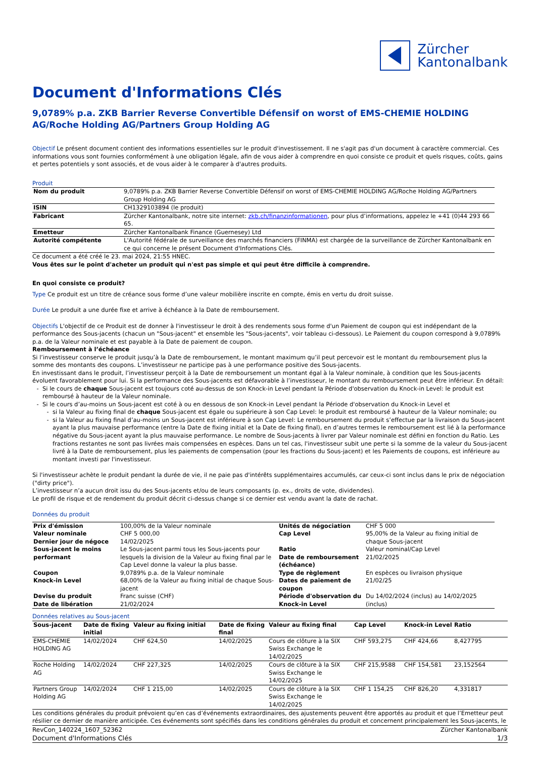Zürcher
Kantonalbank
Document d'Informations Clés
9,0789% p.a. ZKB Barrier Reverse Convertible Défensif on worst of EMS-CHEMIE HOLDING AG/Roche Holding AG/Partners Group Holding AG
Objectif Le présent document contient des informations essentielles sur le produit d'investissement. Il ne s'agit pas d'un document à caractère commercial. Ces informations vous sont fournies conformément à une obligation légale, afin de vous aider à comprendre en quoi consiste ce produit et quels risques, coûts, gains et pertes potentiels y sont associés, et de vous aider à le comparer à d'autres produits.
Produit
| Nom du produit | 9,0789% p.a. ZKB Barrier Reverse Convertible Défensif on worst of EMS-CHEMIE HOLDING AG/Roche Holding AG/Partners Group Holding AG |
| ISIN | CH1329103894 (le produit) |
| Fabricant | Zürcher Kantonalbank, notre site internet: zkb.ch/finanzinformationen , pour plus d’informations, appelez le +41 (0)44 293 66 65. |
| Emetteur | Zürcher Kantonalbank Finance (Guernesey) Ltd |
| Autorité compétente | L'Autorité fédérale de surveillance des marchés financiers (FINMA) est chargée de la surveillance de Zürcher Kantonalbank en ce qui concerne le présent Document d'Informations Clés. |
Ce document a été créé le 23. mai 2024, 21:55 HNEC.
Vous êtes sur le point d'acheter un produit qui n'est pas simple et qui peut être difficile à comprendre.
En quoi consiste ce produit?
Type Ce produit est un titre de créance sous forme d’une valeur mobilière inscrite en compte, émis en vertu du droit suisse.
Durée Le produit a une durée fixe et arrive à échéance à la Date de remboursement.
Objectifs L'objectif de ce Produit est de donner à l'investisseur le droit à des rendements sous forme d'un Paiement de coupon qui est indépendant de la performance des Sous-jacents (chacun un "Sous-jacent" et ensemble les "Sous-jacents", voir tableau ci-dessous). Le Paiement du coupon correspond à 9,0789% p.a. de la Valeur nominale et est payable à la Date de paiement de coupon.
Remboursement à l’échéance
Si l’investisseur conserve le produit jusqu’à la Date de remboursement, le montant maximum qu’il peut percevoir est le montant du remboursement plus la somme des montants des coupons. L’investisseur ne participe pas à une performance positive des Sous-jacents.
En investissant dans le produit, l’investisseur perçoit à la Date de remboursement un montant égal à la Valeur nominale, à condition que les Sous-jacents évoluent favorablement pour lui. Si la performance des Sous-jacents est défavorable à l’investisseur, le montant du remboursement peut être inférieur. En détail:
Si le cours de chaque Sous-jacent est toujours coté au-dessus de son Knock-in Level pendant la Période d'observation du Knock-in Level: le produit est remboursé à hauteur de la Valeur nominale.
Si le cours d’au-moins un Sous-jacent est coté à ou en dessous de son Knock-in Level pendant la Période d'observation du Knock-in Level et
si la Valeur au fixing final de chaque Sous-jacent est égale ou supérieure à son Cap Level: le produit est remboursé à hauteur de la Valeur nominale; ou
si la Valeur au fixing final d’au-moins un Sous-jacent est inférieure à son Cap Level: Le remboursement du produit s’effectue par la livraison du Sous-jacent ayant la plus mauvaise performance (entre la Date de fixing initial et la Date de fixing final), en d’autres termes le remboursement est lié à la performance négative du Sous-jacent ayant la plus mauvaise performance. Le nombre de Sous-jacents à livrer par Valeur nominale est défini en fonction du Ratio. Les fractions restantes ne sont pas livrées mais compensées en espèces. Dans un tel cas, l'investisseur subit une perte si la somme de la valeur du Sous-jacent livré à la Date de remboursement, plus les paiements de compensation (pour les fractions du Sous-jacent) et les Paiements de coupons, est inférieure au montant investi par l'investisseur.
Si l'investisseur achète le produit pendant la durée de vie, il ne paie pas d'intérêts supplémentaires accumulés, car ceux-ci sont inclus dans le prix de négociation ("dirty price").
L’investisseur n’a aucun droit issu du des Sous-jacents et/ou de leurs composants (p. ex., droits de vote, dividendes).
Le profil de risque et de rendement du produit décrit ci-dessus change si ce dernier est vendu avant la date de rachat.
Données du produit
| Prix d'émission | 100,00% de la Valeur nominale | Unités de négociation | CHF 5 000 |
| Valeur nominale | CHF 5 000,00 | Cap Level | 95,00% de la Valeur au fixing initial de chaque Sous-jacent |
| Dernier jour de négoce | 14/02/2025 | | |
| Sous-jacent le moins performant | Le Sous-jacent parmi tous les Sous-jacents pour lesquels la division de la Valeur au fixing final par le Cap Level donne la valeur la plus basse. | Ratio Date de remboursement (échéance) | Valeur nominal/Cap Level 21/02/2025 |
| Coupon | 9,0789% p.a. de la Valeur nominale | Type de règlement | En espèces ou livraison physique |
| Knock-in Level | 68,00% de la Valeur au fixing initial de chaque Sous-jacent | Dates de paiement de coupon | 21/02/25 |
| Devise du produit Date de libération | Franc suisse (CHF) 21/02/2024 | Période d'observation du Knock-in Level | Du 14/02/2024 (inclus) au 14/02/2025 (inclus) |
Données relatives au Sous-jacent
| Sous-jacent | Date de fixing initial | Valeur au fixing initial | Date de fixing final | Valeur au fixing final | Cap Level | Knock-in Level | Ratio |
| --- | --- | --- | --- | --- | --- | --- | --- |
| EMS-CHEMIE HOLDING AG | 14/02/2024 | CHF 624,50 | 14/02/2025 | Cours de clôture à la SIX Swiss Exchange le 14/02/2025 | CHF 593,275 | CHF 424,66 | 8,427795 |
| Roche Holding AG | 14/02/2024 | CHF 227,325 | 14/02/2025 | Cours de clôture à la SIX Swiss Exchange le 14/02/2025 | CHF 215,9588 | CHF 154,581 | 23,152564 |
| Partners Group Holding AG | 14/02/2024 | CHF 1 215,00 | 14/02/2025 | Cours de clôture à la SIX Swiss Exchange le 14/02/2025 | CHF 1 154,25 | CHF 826,20 | 4,331817 |
Les conditions générales du produit prévoient qu’en cas d’événements extraordinaires, des ajustements peuvent être apportés au produit et que l’Emetteur peut résilier ce dernier de manière anticipée. Ces événements sont spécifiés dans les conditions générales du produit et concernent principalement les Sous-jacents, le
RevCon_140224_1607_52362 Zürcher Kantonalbank
Document d'Informations Clés 1/3